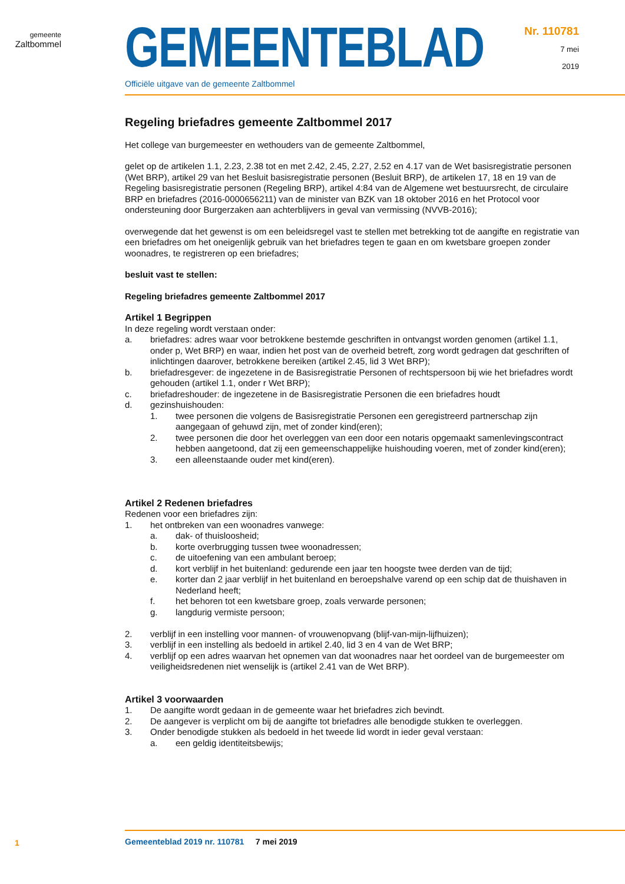gemeente
Zaltbommel
GEMEENTEBLAD
Officiële uitgave van de gemeente Zaltbommel
Nr. 110781
7 mei
2019
Regeling briefadres gemeente Zaltbommel 2017
Het college van burgemeester en wethouders van de gemeente Zaltbommel,
gelet op de artikelen 1.1, 2.23, 2.38 tot en met 2.42, 2.45, 2.27, 2.52 en 4.17 van de Wet basisregistratie personen (Wet BRP), artikel 29 van het Besluit basisregistratie personen (Besluit BRP), de artikelen 17, 18 en 19 van de Regeling basisregistratie personen (Regeling BRP), artikel 4:84 van de Algemene wet bestuursrecht, de circulaire BRP en briefadres (2016-0000656211) van de minister van BZK van 18 oktober 2016 en het Protocol voor ondersteuning door Burgerzaken aan achterblijvers in geval van vermissing (NVVB-2016);
overwegende dat het gewenst is om een beleidsregel vast te stellen met betrekking tot de aangifte en registratie van een briefadres om het oneigenlijk gebruik van het briefadres tegen te gaan en om kwetsbare groepen zonder woonadres, te registreren op een briefadres;
besluit vast te stellen:
Regeling briefadres gemeente Zaltbommel 2017
Artikel 1 Begrippen
In deze regeling wordt verstaan onder:
a. briefadres: adres waar voor betrokkene bestemde geschriften in ontvangst worden genomen (artikel 1.1, onder p, Wet BRP) en waar, indien het post van de overheid betreft, zorg wordt gedragen dat geschriften of inlichtingen daarover, betrokkene bereiken (artikel 2.45, lid 3 Wet BRP);
b. briefadresgever: de ingezetene in de Basisregistratie Personen of rechtspersoon bij wie het briefadres wordt gehouden (artikel 1.1, onder r Wet BRP);
c. briefadreshouder: de ingezetene in de Basisregistratie Personen die een briefadres houdt
d. gezinshuishouden:
1. twee personen die volgens de Basisregistratie Personen een geregistreerd partnerschap zijn aangegaan of gehuwd zijn, met of zonder kind(eren);
2. twee personen die door het overleggen van een door een notaris opgemaakt samenlevingscontract hebben aangetoond, dat zij een gemeenschappelijke huishouding voeren, met of zonder kind(eren);
3. een alleenstaande ouder met kind(eren).
Artikel 2 Redenen briefadres
Redenen voor een briefadres zijn:
1. het ontbreken van een woonadres vanwege:
a. dak- of thuisloosheid;
b. korte overbrugging tussen twee woonadressen;
c. de uitoefening van een ambulant beroep;
d. kort verblijf in het buitenland: gedurende een jaar ten hoogste twee derden van de tijd;
e. korter dan 2 jaar verblijf in het buitenland en beroepshalve varend op een schip dat de thuishaven in Nederland heeft;
f. het behoren tot een kwetsbare groep, zoals verwarde personen;
g. langdurig vermiste persoon;
2. verblijf in een instelling voor mannen- of vrouwenopvang (blijf-van-mijn-lijfhuizen);
3. verblijf in een instelling als bedoeld in artikel 2.40, lid 3 en 4 van de Wet BRP;
4. verblijf op een adres waarvan het opnemen van dat woonadres naar het oordeel van de burgemeester om veiligheidsredenen niet wenselijk is (artikel 2.41 van de Wet BRP).
Artikel 3 voorwaarden
1. De aangifte wordt gedaan in de gemeente waar het briefadres zich bevindt.
2. De aangever is verplicht om bij de aangifte tot briefadres alle benodigde stukken te overleggen.
3. Onder benodigde stukken als bedoeld in het tweede lid wordt in ieder geval verstaan:
a. een geldig identiteitsbewijs;
1
Gemeenteblad 2019 nr. 110781 7 mei 2019